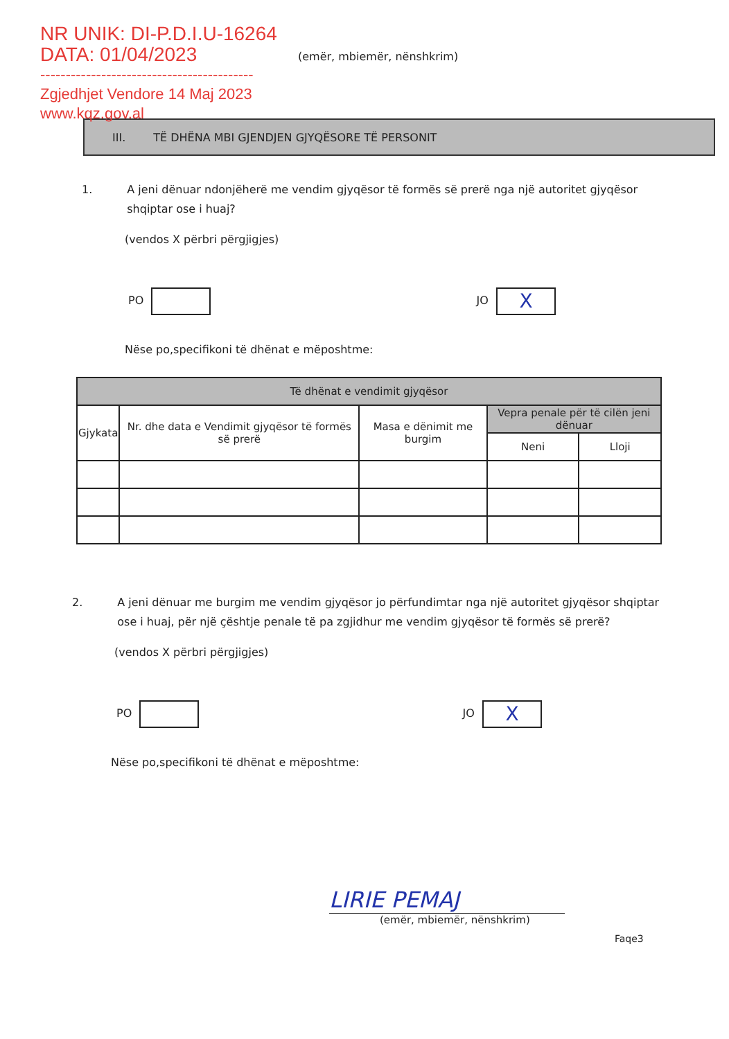NR UNIK: DI-P.D.I.U-16264
DATA: 01/04/2023
------------------------------------------
Zgjedhjet Vendore 14 Maj 2023
www.kqz.gov.al
(emër, mbiemër, nënshkrim)
III. TË DHËNA MBI GJENDJEN GJYQËSORE TË PERSONIT
1. A jeni dënuar ndonjëherë me vendim gjyqësor të formës së prerë nga një autoritet gjyqësor shqiptar ose i huaj?
(vendos X përbri përgjigjes)
PO JO X
Nëse po,specifikoni të dhënat e mëposhtme:
| Të dhënat e vendimit gjyqësor | | | | |
| --- | --- | --- | --- | --- |
| Gjykata | Nr. dhe data e Vendimit gjyqësor të formës së prerë | Masa e dënimit me burgim | Vepra penale për të cilën jeni dënuar | |
| | | | Neni | Lloji |
2. A jeni dënuar me burgim me vendim gjyqësor jo përfundimtar nga një autoritet gjyqësor shqiptar ose i huaj, për një çështje penale të pa zgjidhur me vendim gjyqësor të formës së prerë?
(vendos X përbri përgjigjes)
PO JO X
Nëse po,specifikoni të dhënat e mëposhtme:
LIRIE PEMAJ
(emër, mbiemër, nënshkrim)
Faqe3